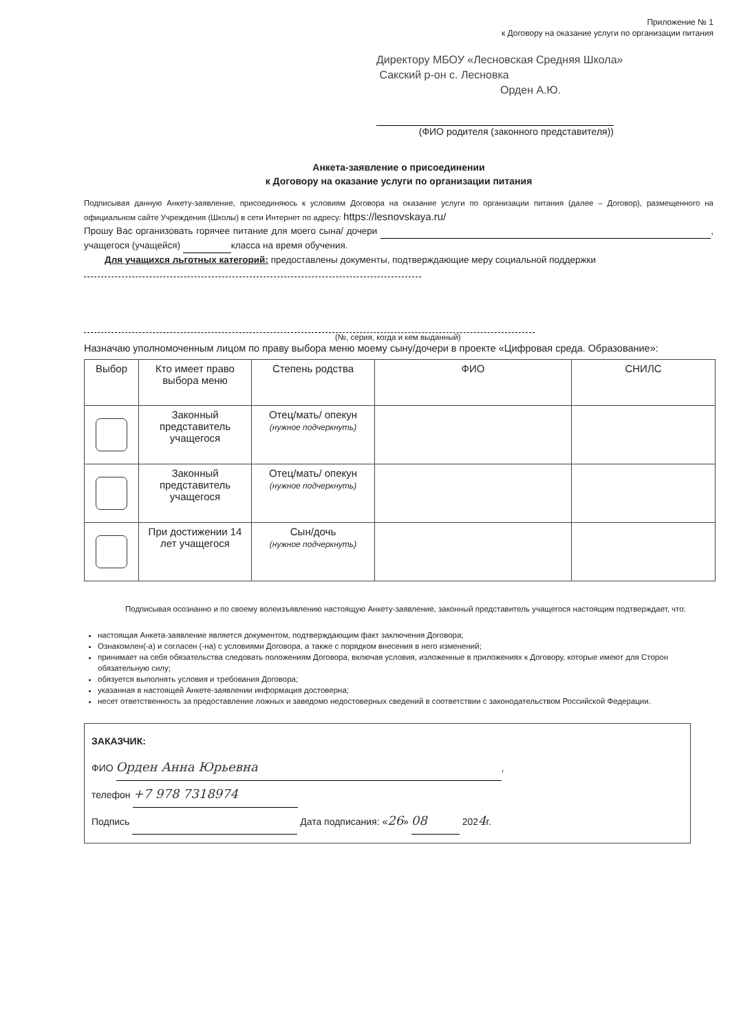Приложение № 1
к Договору на оказание услуги по организации питания
Директору МБОУ «Лесновская Средняя Школа»
Сакский р-он с. Лесновка
Орден А.Ю.
(ФИО родителя (законного представителя))
Анкета-заявление о присоединении
к Договору на оказание услуги по организации питания
Подписывая данную Анкету-заявление, присоединяюсь к условиям Договора на оказание услуги по организации питания (далее – Договор), размещенного на официальном сайте Учреждения (Школы) в сети Интернет по адресу: https://lesnovskaya.ru/
Прошу Вас организовать горячее питание для моего сына/ дочери , учащегося (учащейся) класса на время обучения.
Для учащихся льготных категорий: предоставлены документы, подтверждающие меру социальной поддержки
(№, серия, когда и кем выданный)
Назначаю уполномоченным лицом по праву выбора меню моему сыну/дочери в проекте «Цифровая среда. Образование»:
| Выбор | Кто имеет право выбора меню | Степень родства | ФИО | СНИЛС |
| --- | --- | --- | --- | --- |
| | Законный представитель учащегося | Отец/мать/ опекун (нужное подчеркнуть) | | |
| | Законный представитель учащегося | Отец/мать/ опекун (нужное подчеркнуть) | | |
| | При достижении 14 лет учащегося | Сын/дочь (нужное подчеркнуть) | | |
Подписывая осознанно и по своему волеизъявлению настоящую Анкету-заявление, законный представитель учащегося настоящим подтверждает, что:
настоящая Анкета-заявление является документом, подтверждающим факт заключения Договора;
Ознакомлен(-а) и согласен (-на) с условиями Договора, а также с порядком внесения в него изменений;
принимает на себя обязательства следовать положениям Договора, включая условия, изложенные в приложениях к Договору, которые имеют для Сторон обязательную силу;
обязуется выполнять условия и требования Договора;
указанная в настоящей Анкете-заявлении информация достоверна;
несет ответственность за предоставление ложных и заведомо недостоверных сведений в соответствии с законодательством Российской Федерации.
ЗАКАЗЧИК:
ФИО Орден Анна Юрьевна,
телефон +7 978 7318974
Подпись Дата подписания: «26» 08 2024г.